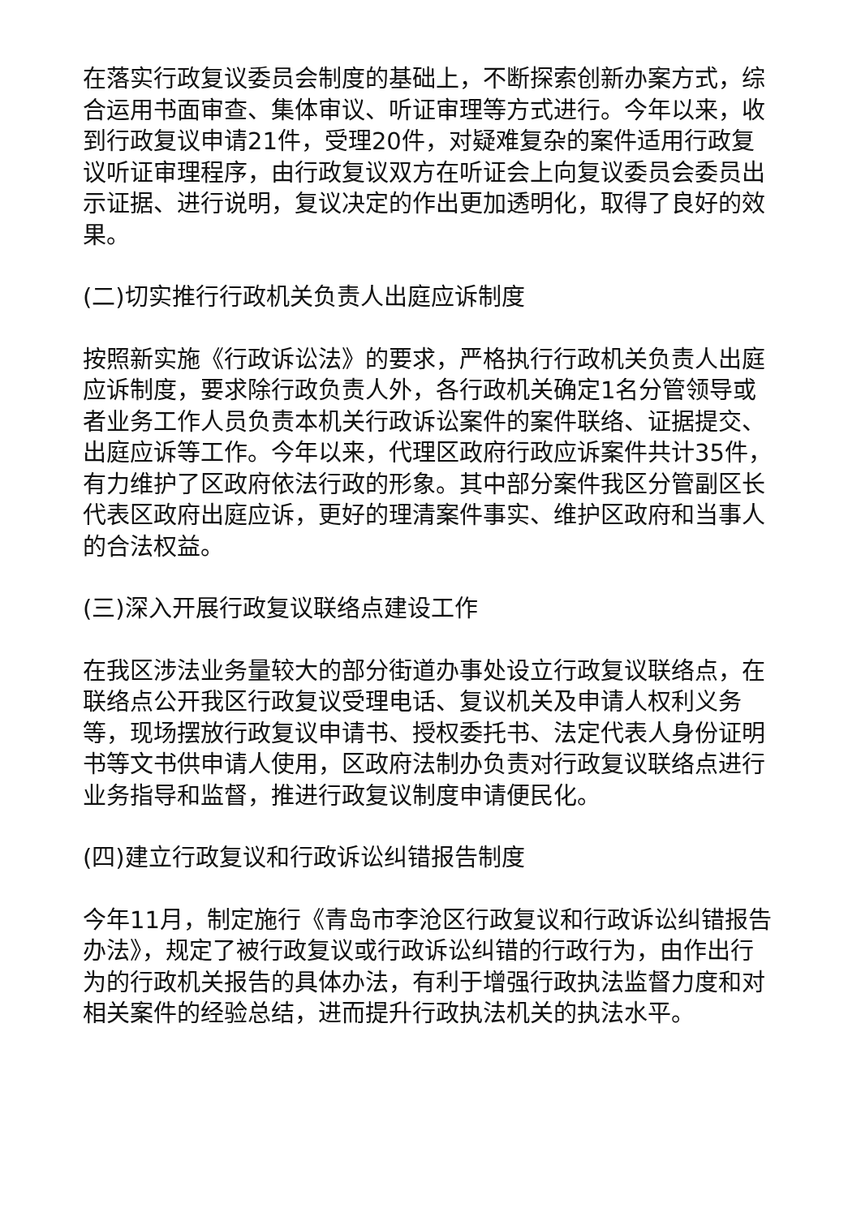在落实行政复议委员会制度的基础上，不断探索创新办案方式，综合运用书面审查、集体审议、听证审理等方式进行。今年以来，收到行政复议申请21件，受理20件，对疑难复杂的案件适用行政复议听证审理程序，由行政复议双方在听证会上向复议委员会委员出示证据、进行说明，复议决定的作出更加透明化，取得了良好的效果。
(二)切实推行行政机关负责人出庭应诉制度
按照新实施《行政诉讼法》的要求，严格执行行政机关负责人出庭应诉制度，要求除行政负责人外，各行政机关确定1名分管领导或者业务工作人员负责本机关行政诉讼案件的案件联络、证据提交、出庭应诉等工作。今年以来，代理区政府行政应诉案件共计35件，有力维护了区政府依法行政的形象。其中部分案件我区分管副区长代表区政府出庭应诉，更好的理清案件事实、维护区政府和当事人的合法权益。
(三)深入开展行政复议联络点建设工作
在我区涉法业务量较大的部分街道办事处设立行政复议联络点，在联络点公开我区行政复议受理电话、复议机关及申请人权利义务等，现场摆放行政复议申请书、授权委托书、法定代表人身份证明书等文书供申请人使用，区政府法制办负责对行政复议联络点进行业务指导和监督，推进行政复议制度申请便民化。
(四)建立行政复议和行政诉讼纠错报告制度
今年11月，制定施行《青岛市李沧区行政复议和行政诉讼纠错报告办法》，规定了被行政复议或行政诉讼纠错的行政行为，由作出行为的行政机关报告的具体办法，有利于增强行政执法监督力度和对相关案件的经验总结，进而提升行政执法机关的执法水平。